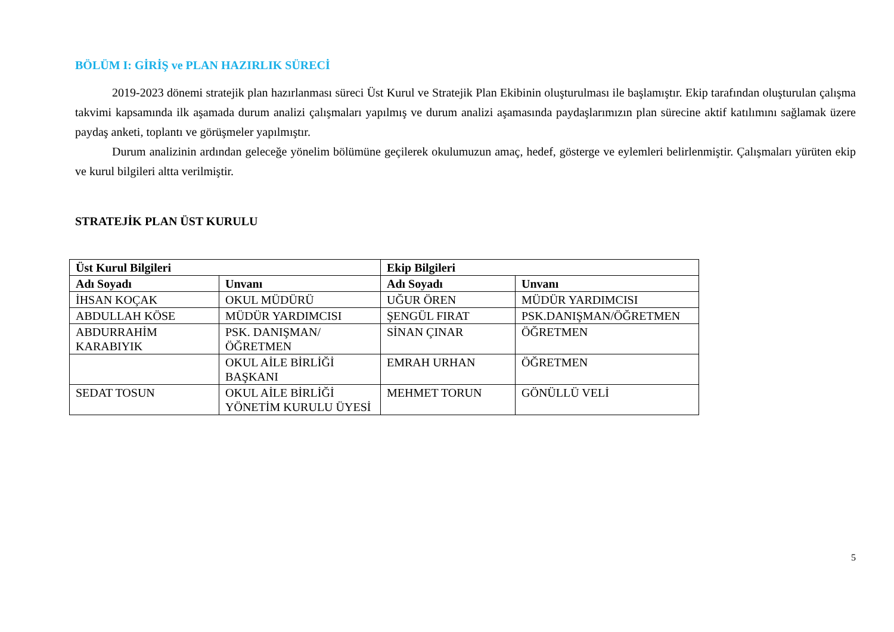BÖLÜM I: GİRİŞ ve PLAN HAZIRLIK SÜRECİ
2019-2023 dönemi stratejik plan hazırlanması süreci Üst Kurul ve Stratejik Plan Ekibinin oluşturulması ile başlamıştır. Ekip tarafından oluşturulan çalışma takvimi kapsamında ilk aşamada durum analizi çalışmaları yapılmış ve durum analizi aşamasında paydaşlarımızın plan sürecine aktif katılımını sağlamak üzere paydaş anketi, toplantı ve görüşmeler yapılmıştır.
Durum analizinin ardından geleceğe yönelim bölümüne geçilerek okulumuzun amaç, hedef, gösterge ve eylemleri belirlenmiştir. Çalışmaları yürüten ekip ve kurul bilgileri altta verilmiştir.
STRATEJİK PLAN ÜST KURULU
| Üst Kurul Bilgileri | | Ekip Bilgileri | |
| --- | --- | --- | --- |
| Adı Soyadı | Unvanı | Adı Soyadı | Unvanı |
| İHSAN KOÇAK | OKUL MÜDÜRÜ | UĞUR ÖREN | MÜDÜR YARDIMCISI |
| ABDULLAH KÖSE | MÜDÜR YARDIMCISI | ŞENGÜL FIRAT | PSK.DANIŞMAN/ÖĞRETMEN |
| ABDURRAHİM KARABIYIK | PSK. DANIŞMAN/ÖĞRETMEN | SİNAN ÇINAR | ÖĞRETMEN |
| | OKUL AİLE BİRLİĞİ BAŞKANI | EMRAH URHAN | ÖĞRETMEN |
| SEDAT TOSUN | OKUL AİLE BİRLİĞİ YÖNETİM KURULU ÜYESİ | MEHMET TORUN | GÖNÜLLÜ VELİ |
5